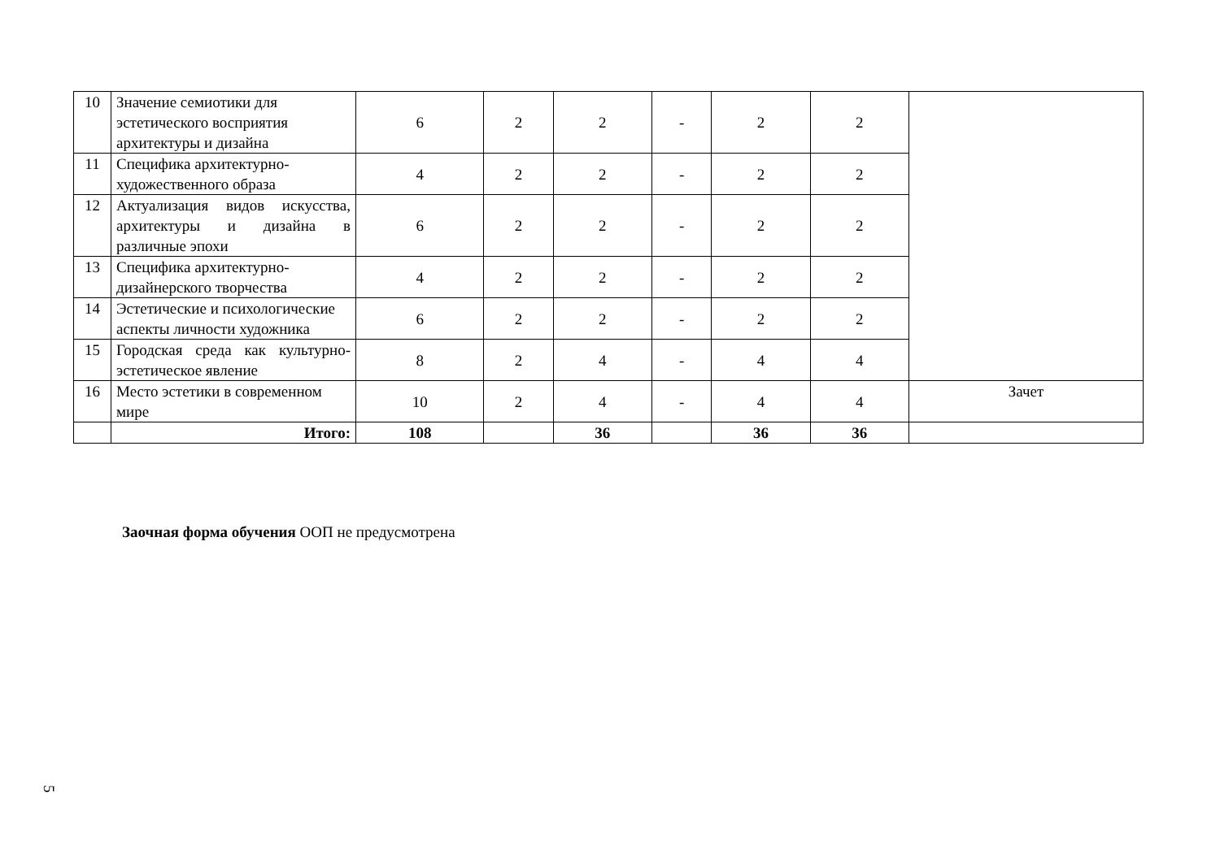| 10 | Значение семиотики для эстетического восприятия архитектуры и дизайна | 6 | 2 | 2 | - | 2 | 2 | |
| 11 | Специфика архитектурно-художественного образа | 4 | 2 | 2 | - | 2 | 2 | |
| 12 | Актуализация видов искусства, архитектуры и дизайна в различные эпохи | 6 | 2 | 2 | - | 2 | 2 | |
| 13 | Специфика архитектурно-дизайнерского творчества | 4 | 2 | 2 | - | 2 | 2 | |
| 14 | Эстетические и психологические аспекты личности художника | 6 | 2 | 2 | - | 2 | 2 | |
| 15 | Городская среда как культурно-эстетическое явление | 8 | 2 | 4 | - | 4 | 4 | |
| 16 | Место эстетики в современном мире | 10 | 2 | 4 | - | 4 | 4 | Зачет |
| | Итого: | 108 | | 36 | | 36 | 36 | |
Заочная форма обучения ООП не предусмотрена
5